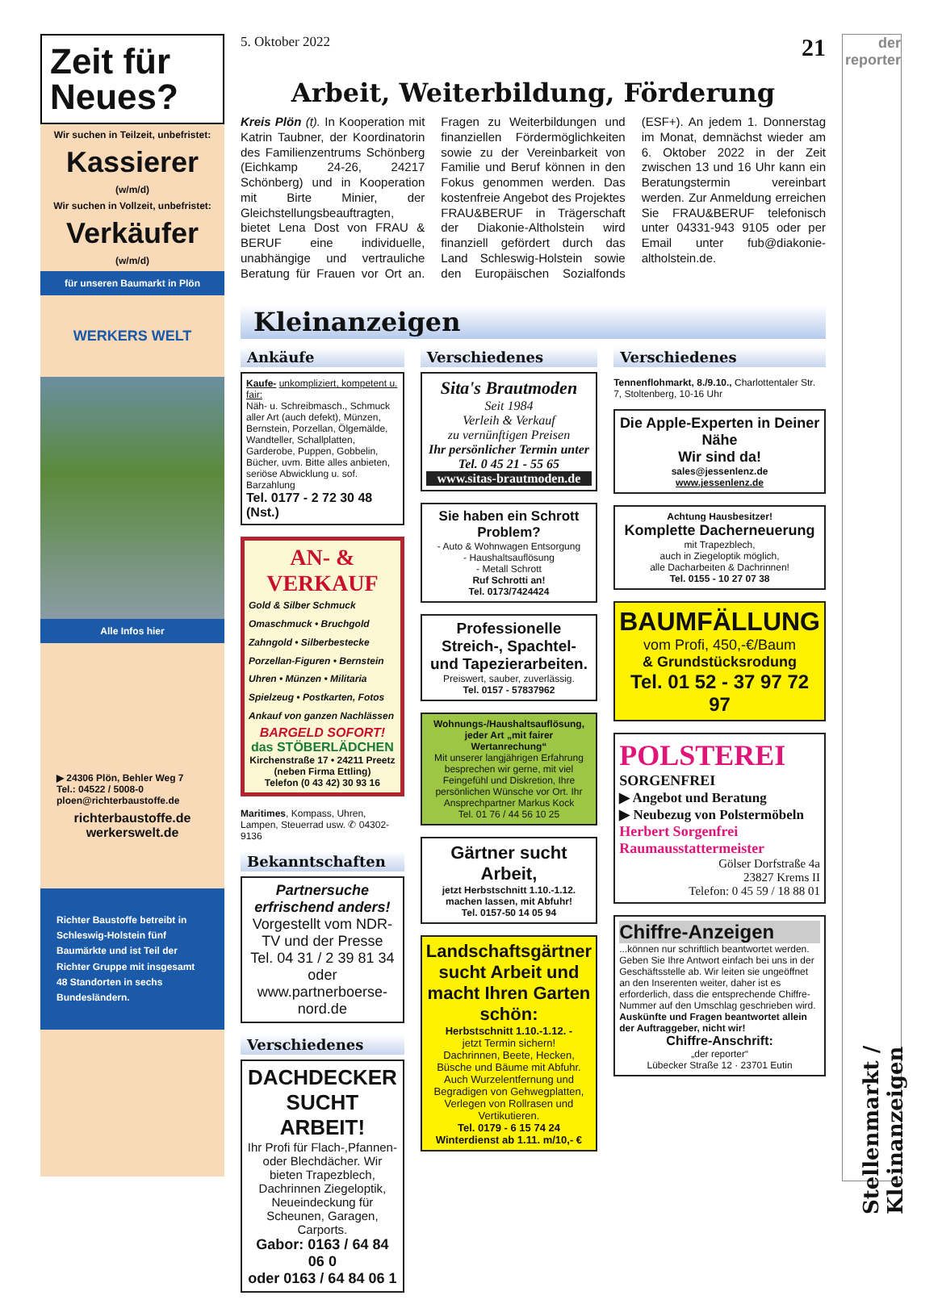Zeit für Neues?
Wir suchen in Teilzeit, unbefristet:
Kassierer
(w/m/d)
Wir suchen in Vollzeit, unbefristet:
Verkäufer
(w/m/d)
für unseren Baumarkt in Plön
WERKERS WELT
Alle Infos hier
▶ 24306 Plön, Behler Weg 7
Tel.: 04522 / 5008-0
ploen@richterbaustoffe.de
richterbaustoffe.de
werkerswelt.de
Richter Baustoffe betreibt in Schleswig-Holstein fünf Baumärkte und ist Teil der Richter Gruppe mit insgesamt 48 Standorten in sechs Bundesländern.
5. Oktober 2022 21
Arbeit, Weiterbildung, Förderung
Kreis Plön (t). In Kooperation mit Katrin Taubner, der Koordinatorin des Familienzentrums Schönberg (Eichkamp 24-26, 24217 Schönberg) und in Kooperation mit Birte Minier, der Gleichstellungsbeauftragten, bietet Lena Dost von FRAU & BERUF eine individuelle, unabhängige und vertrauliche Beratung für Frauen vor Ort an. Fragen zu Weiterbildungen und finanziellen Fördermöglichkeiten sowie zu der Vereinbarkeit von Familie und Beruf können in den Fokus genommen werden. Das kostenfreie Angebot des Projektes FRAU&BERUF in Trägerschaft der Diakonie-Altholstein wird finanziell gefördert durch das Land Schleswig-Holstein sowie den Europäischen Sozialfonds (ESF+). An jedem 1. Donnerstag im Monat, demnächst wieder am 6. Oktober 2022 in der Zeit zwischen 13 und 16 Uhr kann ein Beratungstermin vereinbart werden. Zur Anmeldung erreichen Sie FRAU&BERUF telefonisch unter 04331-943 9105 oder per Email unter fub@diakonie-altholstein.de.
Kleinanzeigen
Ankäufe
Kaufe- unkompliziert, kompetent u. fair:
Näh- u. Schreibmasch., Schmuck aller Art (auch defekt), Münzen, Bernstein, Porzellan, Ölgemälde, Wandteller, Schallplatten, Garderobe, Puppen, Gobbelin, Bücher, uvm. Bitte alles anbieten, seriöse Abwicklung u. sof. Barzahlung
Tel. 0177 - 2 72 30 48 (Nst.)
AN- & VERKAUF
Gold & Silber Schmuck
Omaschmuck • Bruchgold
Zahngold • Silberbestecke
Porzellan-Figuren • Bernstein
Uhren • Münzen • Militaria
Spielzeug • Postkarten, Fotos
Ankauf von ganzen Nachlässen
BARGELD SOFORT!
das STÖBERLÄDCHEN
Kirchenstraße 17 • 24211 Preetz
(neben Firma Ettling)
Telefon (0 43 42) 30 93 16
Maritimes, Kompass, Uhren, Lampen, Steuerrad usw. ✆ 04302-9136
Bekanntschaften
Partnersuche erfrischend anders!
Vorgestellt vom NDR-TV und der Presse
Tel. 04 31 / 2 39 81 34 oder www.partnerboerse-nord.de
Verschiedenes
DACHDECKER SUCHT ARBEIT!
Ihr Profi für Flach-,Pfannen- oder Blechdächer. Wir bieten Trapezblech, Dachrinnen Ziegeloptik, Neueindeckung für Scheunen, Garagen, Carports.
Gabor: 0163 / 64 84 06 0
oder 0163 / 64 84 06 1
Verschiedenes
Sita's Brautmoden
Seit 1984
Verleih & Verkauf
zu vernünftigen Preisen
Ihr persönlicher Termin unter Tel. 0 45 21 - 55 65
www.sitas-brautmoden.de
Sie haben ein Schrott Problem?
- Auto & Wohnwagen Entsorgung
- Haushaltsauflösung
- Metall Schrott
Ruf Schrotti an!
Tel. 0173/7424424
Professionelle Streich-, Spachtel- und Tapezierarbeiten.
Preiswert, sauber, zuverlässig.
Tel. 0157 - 57837962
Wohnungs-/Haushaltsauflösung, jeder Art „mit fairer Wertanrechung“
Mit unserer langjährigen Erfahrung besprechen wir gerne, mit viel Feingefühl und Diskretion, Ihre persönlichen Wünsche vor Ort. Ihr Ansprechpartner Markus Kock
Tel. 01 76 / 44 56 10 25
Gärtner sucht Arbeit,
jetzt Herbstschnitt 1.10.-1.12. machen lassen, mit Abfuhr!
Tel. 0157-50 14 05 94
Landschaftsgärtner sucht Arbeit und macht Ihren Garten schön:
Herbstschnitt 1.10.-1.12. -
jetzt Termin sichern!
Dachrinnen, Beete, Hecken, Büsche und Bäume mit Abfuhr. Auch Wurzelentfernung und Begradigen von Gehwegplatten, Verlegen von Rollrasen und Vertikutieren.
Tel. 0179 - 6 15 74 24
Winterdienst ab 1.11. m/10,- €
Verschiedenes
Tennenflohmarkt, 8./9.10., Charlottentaler Str. 7, Stoltenberg, 10-16 Uhr
Die Apple-Experten in Deiner Nähe
Wir sind da!
sales@jessenlenz.de
www.jessenlenz.de
Achtung Hausbesitzer!
Komplette Dacherneuerung
mit Trapezblech,
auch in Ziegeloptik möglich,
alle Dacharbeiten & Dachrinnen!
Tel. 0155 - 10 27 07 38
BAUMFÄLLUNG
vom Profi, 450,-€/Baum
& Grundstücksrodung
Tel. 01 52 - 37 97 72 97
POLSTEREI
SORGENFREI
▶ Angebot und Beratung
▶ Neubezug von Polstermöbeln
Herbert Sorgenfrei
Raumausstattermeister
Gölser Dorfstraße 4a
23827 Krems II
Telefon: 0 45 59 / 18 88 01
Chiffre-Anzeigen...können nur schriftlich beantwortet werden. Geben Sie Ihre Antwort einfach bei uns in der Geschäftsstelle ab. Wir leiten sie ungeöffnet an den Inserenten weiter, daher ist es erforderlich, dass die entsprechende Chiffre-Nummer auf den Umschlag geschrieben wird.
Auskünfte und Fragen beantwortet allein der Auftraggeber, nicht wir!
Chiffre-Anschrift:
„der reporter“
Lübecker Straße 12 · 23701 Eutin
der reporter
Stellenmarkt / Kleinanzeigen